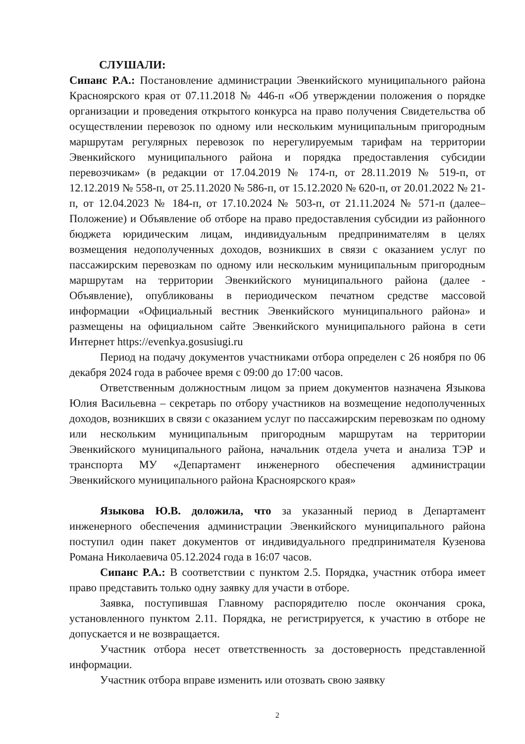СЛУШАЛИ:
Сипанс Р.А.: Постановление администрации Эвенкийского муниципального района Красноярского края от 07.11.2018 № 446-п «Об утверждении положения о порядке организации и проведения открытого конкурса на право получения Свидетельства об осуществлении перевозок по одному или нескольким муниципальным пригородным маршрутам регулярных перевозок по нерегулируемым тарифам на территории Эвенкийского муниципального района и порядка предоставления субсидии перевозчикам» (в редакции от 17.04.2019 № 174-п, от 28.11.2019 № 519-п, от 12.12.2019 № 558-п, от 25.11.2020 № 586-п, от 15.12.2020 № 620-п, от 20.01.2022 № 21-п, от 12.04.2023 № 184-п, от 17.10.2024 № 503-п, от 21.11.2024 № 571-п (далее– Положение) и Объявление об отборе на право предоставления субсидии из районного бюджета юридическим лицам, индивидуальным предпринимателям в целях возмещения недополученных доходов, возникших в связи с оказанием услуг по пассажирским перевозкам по одному или нескольким муниципальным пригородным маршрутам на территории Эвенкийского муниципального района (далее - Объявление), опубликованы в периодическом печатном средстве массовой информации «Официальный вестник Эвенкийского муниципального района» и размещены на официальном сайте Эвенкийского муниципального района в сети Интернет https://evenkya.gosusiugi.ru
Период на подачу документов участниками отбора определен с 26 ноября по 06 декабря 2024 года в рабочее время с 09:00 до 17:00 часов.
Ответственным должностным лицом за прием документов назначена Языкова Юлия Васильевна – секретарь по отбору участников на возмещение недополученных доходов, возникших в связи с оказанием услуг по пассажирским перевозкам по одному или нескольким муниципальным пригородным маршрутам на территории Эвенкийского муниципального района, начальник отдела учета и анализа ТЭР и транспорта МУ «Департамент инженерного обеспечения администрации Эвенкийского муниципального района Красноярского края»
Языкова Ю.В. доложила, что за указанный период в Департамент инженерного обеспечения администрации Эвенкийского муниципального района поступил один пакет документов от индивидуального предпринимателя Кузенова Романа Николаевича 05.12.2024 года в 16:07 часов.
Сипанс Р.А.: В соответствии с пунктом 2.5. Порядка, участник отбора имеет право представить только одну заявку для участи в отборе.
Заявка, поступившая Главному распорядителю после окончания срока, установленного пунктом 2.11. Порядка, не регистрируется, к участию в отборе не допускается и не возвращается.
Участник отбора несет ответственность за достоверность представленной информации.
Участник отбора вправе изменить или отозвать свою заявку
2